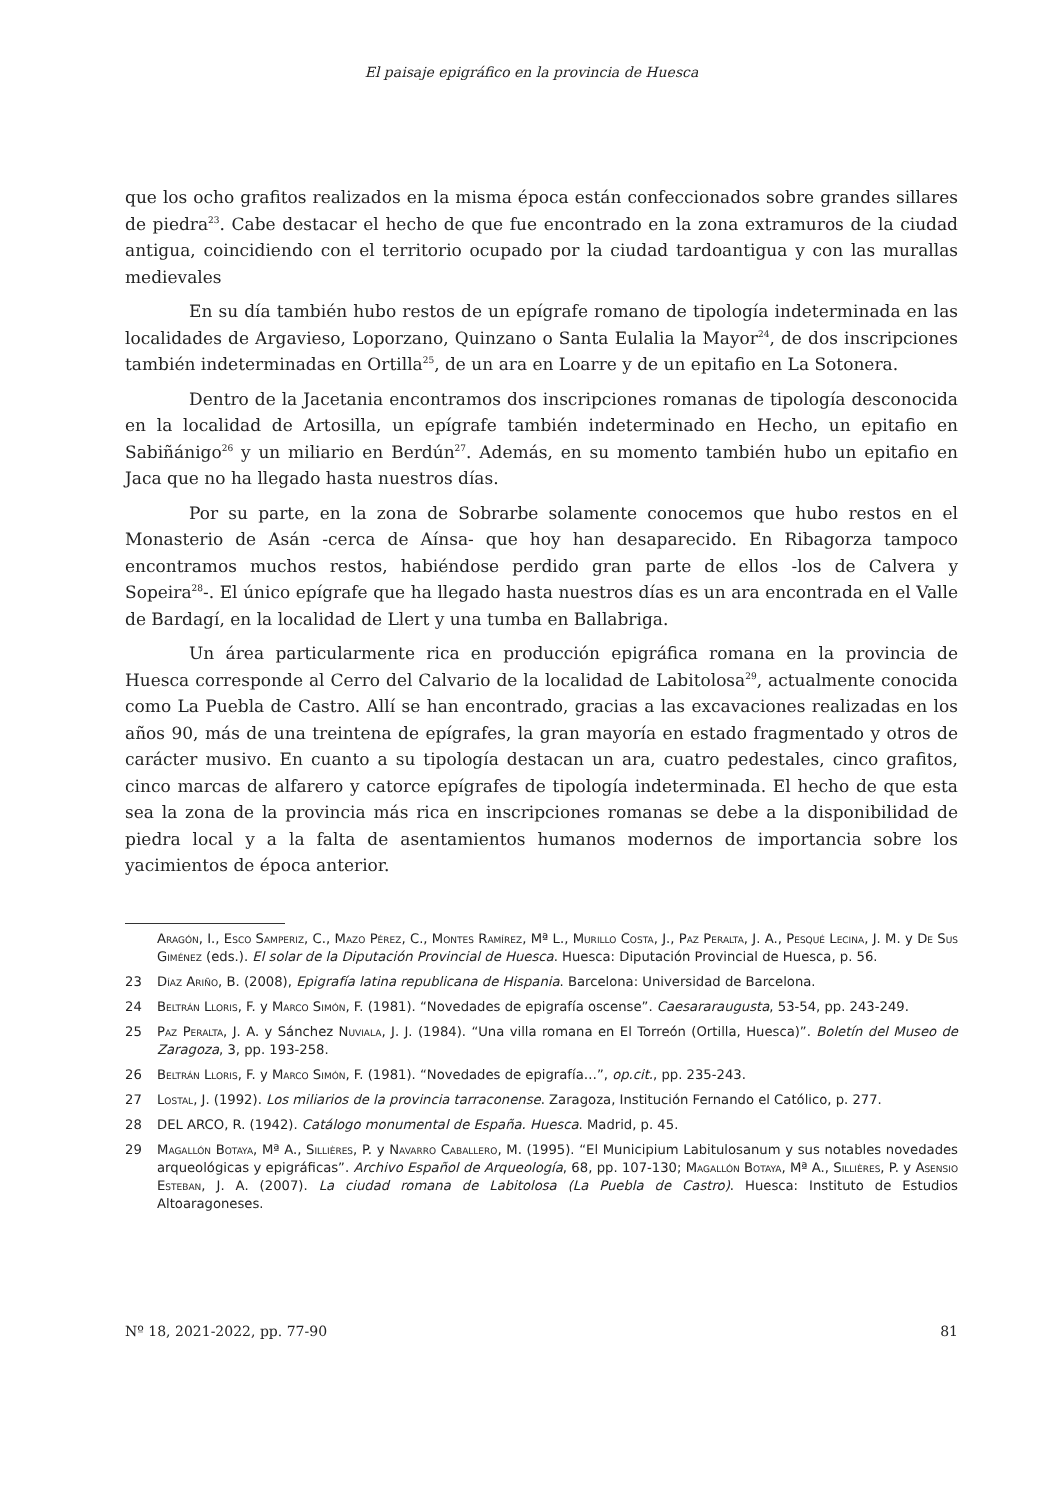El paisaje epigráfico en la provincia de Huesca
que los ocho grafitos realizados en la misma época están confeccionados sobre grandes sillares de piedra<sup>23</sup>. Cabe destacar el hecho de que fue encontrado en la zona extramuros de la ciudad antigua, coincidiendo con el territorio ocupado por la ciudad tardoantigua y con las murallas medievales
En su día también hubo restos de un epígrafe romano de tipología indeterminada en las localidades de Argavieso, Loporzano, Quinzano o Santa Eulalia la Mayor<sup>24</sup>, de dos inscripciones también indeterminadas en Ortilla<sup>25</sup>, de un ara en Loarre y de un epitafio en La Sotonera.
Dentro de la Jacetania encontramos dos inscripciones romanas de tipología desconocida en la localidad de Artosilla, un epígrafe también indeterminado en Hecho, un epitafio en Sabiñánigo<sup>26</sup> y un miliario en Berdún<sup>27</sup>. Además, en su momento también hubo un epitafio en Jaca que no ha llegado hasta nuestros días.
Por su parte, en la zona de Sobrarbe solamente conocemos que hubo restos en el Monasterio de Asán -cerca de Aínsa- que hoy han desaparecido. En Ribagorza tampoco encontramos muchos restos, habiéndose perdido gran parte de ellos -los de Calvera y Sopeira<sup>28</sup>-. El único epígrafe que ha llegado hasta nuestros días es un ara encontrada en el Valle de Bardagí, en la localidad de Llert y una tumba en Ballabriga.
Un área particularmente rica en producción epigráfica romana en la provincia de Huesca corresponde al Cerro del Calvario de la localidad de Labitolosa<sup>29</sup>, actualmente conocida como La Puebla de Castro. Allí se han encontrado, gracias a las excavaciones realizadas en los años 90, más de una treintena de epígrafes, la gran mayoría en estado fragmentado y otros de carácter musivo. En cuanto a su tipología destacan un ara, cuatro pedestales, cinco grafitos, cinco marcas de alfarero y catorce epígrafes de tipología indeterminada. El hecho de que esta sea la zona de la provincia más rica en inscripciones romanas se debe a la disponibilidad de piedra local y a la falta de asentamientos humanos modernos de importancia sobre los yacimientos de época anterior.
Aragón, I., Esco Samperiz, C., Mazo Pérez, C., Montes Ramírez, Mª L., Murillo Costa, J., Paz Peralta, J. A., Pesqué Lecina, J. M. y De Sus Giménez (eds.). El solar de la Diputación Provincial de Huesca. Huesca: Diputación Provincial de Huesca, p. 56.
23 Díaz Ariño, B. (2008), Epigrafía latina republicana de Hispania. Barcelona: Universidad de Barcelona.
24 Beltrán Lloris, F. y Marco Simón, F. (1981). “Novedades de epigrafía oscense”. Caesararaugusta, 53-54, pp. 243-249.
25 Paz Peralta, J. A. y Sánchez Nuviala, J. J. (1984). “Una villa romana en El Torreón (Ortilla, Huesca)”. Boletín del Museo de Zaragoza, 3, pp. 193-258.
26 Beltrán Lloris, F. y Marco Simón, F. (1981). “Novedades de epigrafía…”, op.cit., pp. 235-243.
27 Lostal, J. (1992). Los miliarios de la provincia tarraconense. Zaragoza, Institución Fernando el Católico, p. 277.
28 DEL ARCO, R. (1942). Catálogo monumental de España. Huesca. Madrid, p. 45.
29 Magallón Botaya, Mª A., Sillières, P. y Navarro Caballero, M. (1995). “El Municipium Labitulosanum y sus notables novedades arqueológicas y epigráficas”. Archivo Español de Arqueología, 68, pp. 107-130; Magallón Botaya, Mª A., Sillières, P. y Asensio Esteban, J. A. (2007). La ciudad romana de Labitolosa (La Puebla de Castro). Huesca: Instituto de Estudios Altoaragoneses.
Nº 18, 2021-2022, pp. 77-90 81